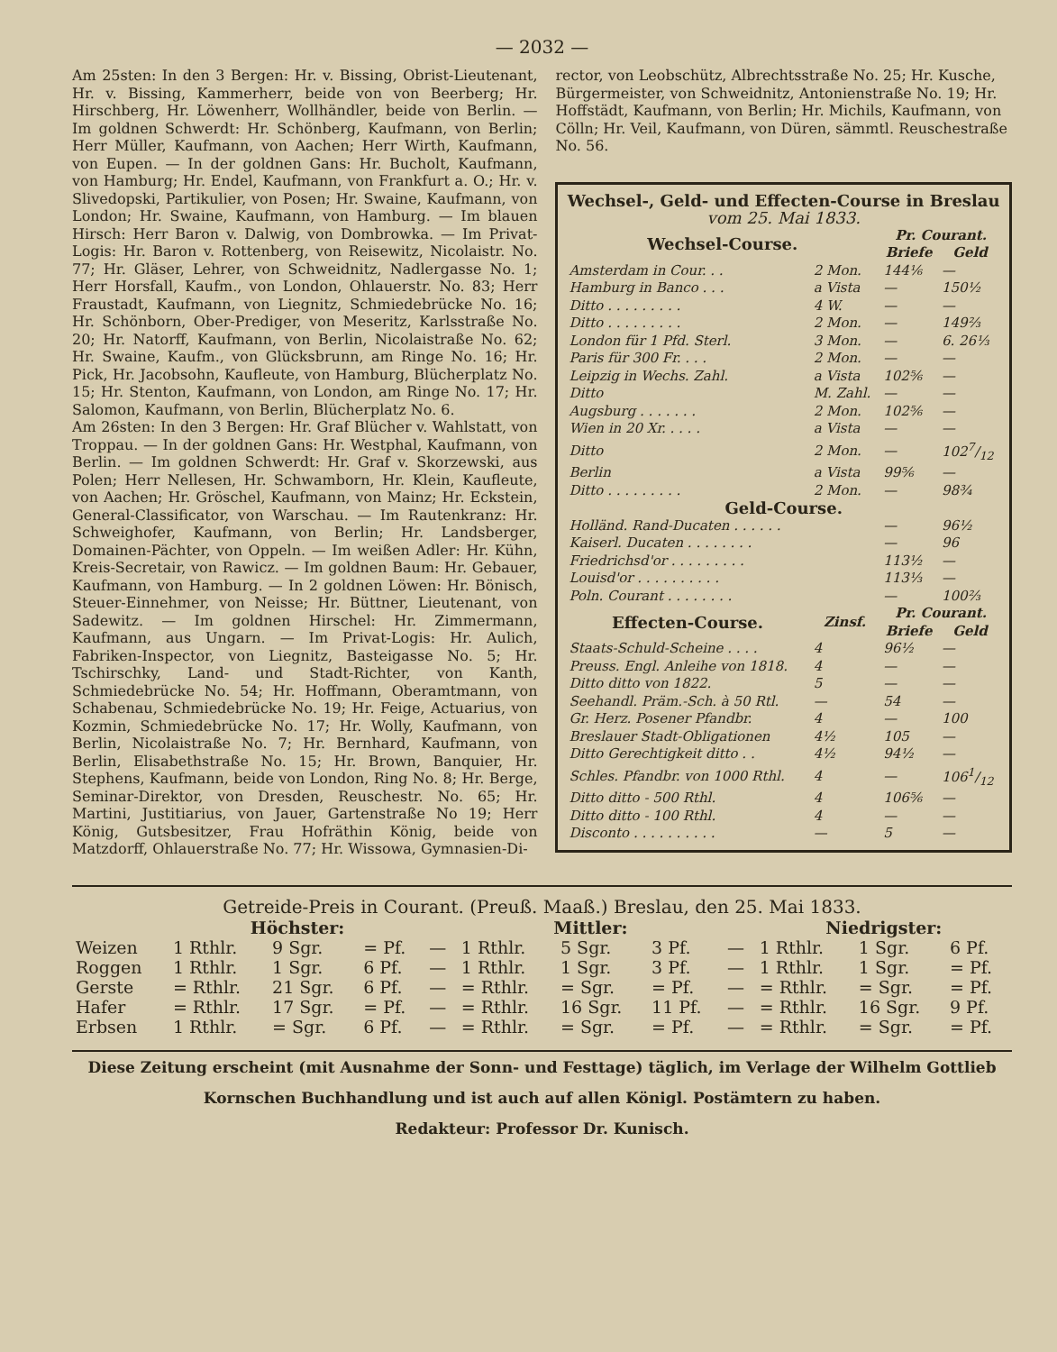— 2032 —
Am 25sten: In den 3 Bergen: Hr. v. Bissing, Obrist-Lieutenant, Hr. v. Bissing, Kammerherr, beide von von Beerberg; Hr. Hirschberg, Hr. Löwenherr, Wollhändler, beide von Berlin. — Im goldnen Schwerdt: Hr. Schönberg, Kaufmann, von Berlin; Herr Müller, Kaufmann, von Aachen; Herr Wirth, Kaufmann, von Eupen. — In der goldnen Gans: Hr. Bucholt, Kaufmann, von Hamburg; Hr. Endel, Kaufmann, von Frankfurt a. O.; Hr. v. Slivedopski, Partikulier, von Posen; Hr. Swaine, Kaufmann, von London; Hr. Swaine, Kaufmann, von Hamburg. — Im blauen Hirsch: Herr Baron v. Dalwig, von Dombrowka. — Im Privat-Logis: Hr. Baron v. Rottenberg, von Reisewitz, Nicolaistr. No. 77; Hr. Gläser, Lehrer, von Schweidnitz, Nadlergasse No. 1; Herr Horsfall, Kaufm., von London, Ohlauerstr. No. 83; Herr Fraustadt, Kaufmann, von Liegnitz, Schmiedebrücke No. 16; Hr. Schönborn, Ober-Prediger, von Meseritz, Karlsstraße No. 20; Hr. Natorff, Kaufmann, von Berlin, Nicolaistraße No. 62; Hr. Swaine, Kaufm., von Glücksbrunn, am Ringe No. 16; Hr. Pick, Hr. Jacobsohn, Kaufleute, von Hamburg, Blücherplatz No. 15; Hr. Stenton, Kaufmann, von London, am Ringe No. 17; Hr. Salomon, Kaufmann, von Berlin, Blücherplatz No. 6.
Am 26sten: In den 3 Bergen: Hr. Graf Blücher v. Wahlstatt, von Troppau. — In der goldnen Gans: Hr. Westphal, Kaufmann, von Berlin. — Im goldnen Schwerdt: Hr. Graf v. Skorzewski, aus Polen; Herr Nellesen, Hr. Schwamborn, Hr. Klein, Kaufleute, von Aachen; Hr. Gröschel, Kaufmann, von Mainz; Hr. Eckstein, General-Classificator, von Warschau. — Im Rautenkranz: Hr. Schweighofer, Kaufmann, von Berlin; Hr. Landsberger, Domainen-Pächter, von Oppeln. — Im weißen Adler: Hr. Kühn, Kreis-Secretair, von Rawicz. — Im goldnen Baum: Hr. Gebauer, Kaufmann, von Hamburg. — In 2 goldnen Löwen: Hr. Bönisch, Steuer-Einnehmer, von Neisse; Hr. Büttner, Lieutenant, von Sadewitz. — Im goldnen Hirschel: Hr. Zimmermann, Kaufmann, aus Ungarn. — Im Privat-Logis: Hr. Aulich, Fabriken-Inspector, von Liegnitz, Basteigasse No. 5; Hr. Tschirschky, Land- und Stadt-Richter, von Kanth, Schmiedebrücke No. 54; Hr. Hoffmann, Oberamtmann, von Schabenau, Schmiedebrücke No. 19; Hr. Feige, Actuarius, von Kozmin, Schmiedebrücke No. 17; Hr. Wolly, Kaufmann, von Berlin, Nicolaistraße No. 7; Hr. Bernhard, Kaufmann, von Berlin, Elisabethstraße No. 15; Hr. Brown, Banquier, Hr. Stephens, Kaufmann, beide von London, Ring No. 8; Hr. Berge, Seminar-Direktor, von Dresden, Reuschestr. No. 65; Hr. Martini, Justitiarius, von Jauer, Gartenstraße No 19; Herr König, Gutsbesitzer, Frau Hofräthin König, beide von Matzdorff, Ohlauerstraße No. 77; Hr. Wissowa, Gymnasien-Di-
rector, von Leobschütz, Albrechtsstraße No. 25; Hr. Kusche, Bürgermeister, von Schweidnitz, Antonienstraße No. 19; Hr. Hoffstädt, Kaufmann, von Berlin; Hr. Michils, Kaufmann, von Cölln; Hr. Veil, Kaufmann, von Düren, sämmtl. Reuschestraße No. 56.
Wechsel-, Geld- und Effecten-Course in Breslau
vom 25. Mai 1833.
| Wechsel-Course. | | Pr. Courant. | |
| --- | --- | --- | --- |
| | | Briefe | Geld |
| Amsterdam in Cour. . . | 2 Mon. | 144⅙ | — |
| Hamburg in Banco . . . | a Vista | — | 150½ |
| Ditto . . . . . . . . . | 4 W. | — | — |
| Ditto . . . . . . . . . | 2 Mon. | — | 149⅔ |
| London für 1 Pfd. Sterl. | 3 Mon. | — | 6. 26⅓ |
| Paris für 300 Fr. . . . | 2 Mon. | — | — |
| Leipzig in Wechs. Zahl. | a Vista | 102⅚ | — |
| Ditto | M. Zahl. | — | — |
| Augsburg . . . . . . . | 2 Mon. | 102⅚ | — |
| Wien in 20 Xr. . . . . | a Vista | — | — |
| Ditto | 2 Mon. | — | 1027/12 |
| Berlin | a Vista | 99⅚ | — |
| Ditto . . . . . . . . . | 2 Mon. | — | 98¾ |
| Geld-Course. | | | |
| Holländ. Rand-Ducaten . . . . . . | | — | 96½ |
| Kaiserl. Ducaten . . . . . . . . | | — | 96 |
| Friedrichsd'or . . . . . . . . . | | 113½ | — |
| Louisd'or . . . . . . . . . . | | 113⅓ | — |
| Poln. Courant . . . . . . . . | | — | 100⅔ |
| Effecten-Course. | Zinsf. | Pr. Courant. | |
| | | Briefe | Geld |
| Staats-Schuld-Scheine . . . . | 4 | 96½ | — |
| Preuss. Engl. Anleihe von 1818. | 4 | — | — |
| Ditto ditto von 1822. | 5 | — | — |
| Seehandl. Präm.-Sch. à 50 Rtl. | — | 54 | — |
| Gr. Herz. Posener Pfandbr. | 4 | — | 100 |
| Breslauer Stadt-Obligationen | 4½ | 105 | — |
| Ditto Gerechtigkeit ditto . . | 4½ | 94½ | — |
| Schles. Pfandbr. von 1000 Rthl. | 4 | — | 1061/12 |
| Ditto ditto - 500 Rthl. | 4 | 106⅚ | — |
| Ditto ditto - 100 Rthl. | 4 | — | — |
| Disconto . . . . . . . . . . | — | 5 | — |
Getreide-Preis in Courant. (Preuß. Maaß.) Breslau, den 25. Mai 1833.
| | Höchster: | | | | Mittler: | | | | Niedrigster: | | |
| --- | --- | --- | --- | --- | --- | --- | --- | --- | --- | --- | --- |
| Weizen | 1 Rthlr. | 9 Sgr. | = Pf. | — | 1 Rthlr. | 5 Sgr. | 3 Pf. | — | 1 Rthlr. | 1 Sgr. | 6 Pf. |
| Roggen | 1 Rthlr. | 1 Sgr. | 6 Pf. | — | 1 Rthlr. | 1 Sgr. | 3 Pf. | — | 1 Rthlr. | 1 Sgr. | = Pf. |
| Gerste | = Rthlr. | 21 Sgr. | 6 Pf. | — | = Rthlr. | = Sgr. | = Pf. | — | = Rthlr. | = Sgr. | = Pf. |
| Hafer | = Rthlr. | 17 Sgr. | = Pf. | — | = Rthlr. | 16 Sgr. | 11 Pf. | — | = Rthlr. | 16 Sgr. | 9 Pf. |
| Erbsen | 1 Rthlr. | = Sgr. | 6 Pf. | — | = Rthlr. | = Sgr. | = Pf. | — | = Rthlr. | = Sgr. | = Pf. |
Diese Zeitung erscheint (mit Ausnahme der Sonn- und Festtage) täglich, im Verlage der Wilhelm Gottlieb
Kornschen Buchhandlung und ist auch auf allen Königl. Postämtern zu haben.
Redakteur: Professor Dr. Kunisch.